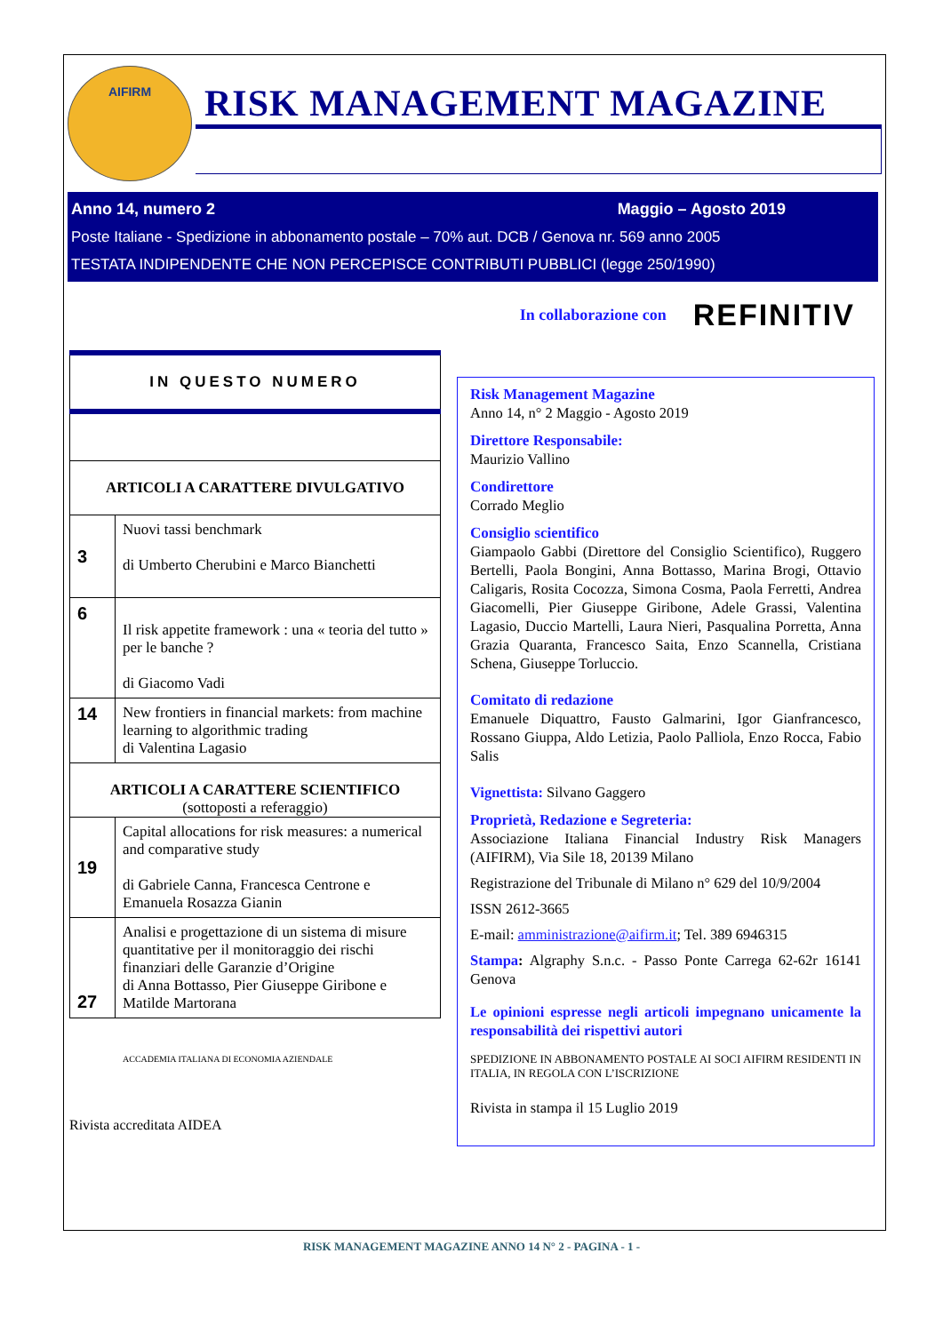AIFIRM
RISK MANAGEMENT MAGAZINE
Anno 14, numero 2 Maggio – Agosto 2019
Poste Italiane - Spedizione in abbonamento postale – 70% aut. DCB / Genova nr. 569 anno 2005
TESTATA INDIPENDENTE CHE NON PERCEPISCE CONTRIBUTI PUBBLICI (legge 250/1990)
In collaborazione con REFINITIV
| IN QUESTO NUMERO | |
| ARTICOLI A CARATTERE DIVULGATIVO | |
| 3 | Nuovi tassi benchmark di Umberto Cherubini e Marco Bianchetti |
| 6 | Il risk appetite framework : una « teoria del tutto » per le banche ? di Giacomo Vadi |
| 14 | New frontiers in financial markets: from machine learning to algorithmic trading di Valentina Lagasio |
| ARTICOLI A CARATTERE SCIENTIFICO (sottoposti a referaggio) | |
| 19 | Capital allocations for risk measures: a numerical and comparative study di Gabriele Canna, Francesca Centrone e Emanuela Rosazza Gianin |
| 27 | Analisi e progettazione di un sistema di misure quantitative per il monitoraggio dei rischi finanziari delle Garanzie d’Origine di Anna Bottasso, Pier Giuseppe Giribone e Matilde Martorana |
ACCADEMIA ITALIANA DI ECONOMIA AZIENDALE
Rivista accreditata AIDEA
Risk Management Magazine
Anno 14, n° 2 Maggio - Agosto 2019
Direttore Responsabile:
Maurizio Vallino
Condirettore
Corrado Meglio
Consiglio scientifico
Giampaolo Gabbi (Direttore del Consiglio Scientifico), Ruggero Bertelli, Paola Bongini, Anna Bottasso, Marina Brogi, Ottavio Caligaris, Rosita Cocozza, Simona Cosma, Paola Ferretti, Andrea Giacomelli, Pier Giuseppe Giribone, Adele Grassi, Valentina Lagasio, Duccio Martelli, Laura Nieri, Pasqualina Porretta, Anna Grazia Quaranta, Francesco Saita, Enzo Scannella, Cristiana Schena, Giuseppe Torluccio.
Comitato di redazione
Emanuele Diquattro, Fausto Galmarini, Igor Gianfrancesco, Rossano Giuppa, Aldo Letizia, Paolo Palliola, Enzo Rocca, Fabio Salis
Vignettista: Silvano Gaggero
Proprietà, Redazione e Segreteria:
Associazione Italiana Financial Industry Risk Managers (AIFIRM), Via Sile 18, 20139 Milano
Registrazione del Tribunale di Milano n° 629 del 10/9/2004
ISSN 2612-3665
E-mail: amministrazione@aifirm.it; Tel. 389 6946315
Stampa: Algraphy S.n.c. - Passo Ponte Carrega 62-62r 16141 Genova
Le opinioni espresse negli articoli impegnano unicamente la responsabilità dei rispettivi autori
SPEDIZIONE IN ABBONAMENTO POSTALE AI SOCI AIFIRM RESIDENTI IN ITALIA, IN REGOLA CON L’ISCRIZIONE
Rivista in stampa il 15 Luglio 2019
RISK MANAGEMENT MAGAZINE ANNO 14 N° 2 - PAGINA - 1 -